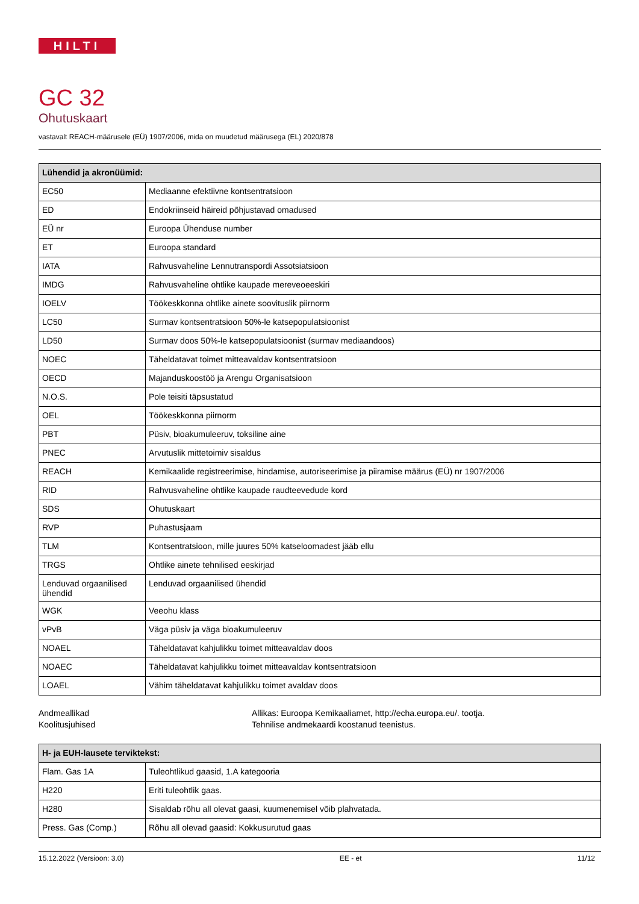HILTI
GC 32
Ohutuskaart
vastavalt REACH-määrusele (EÜ) 1907/2006, mida on muudetud määrusega (EL) 2020/878
| Lühendid ja akronüümid: | |
| --- | --- |
| EC50 | Mediaanne efektiivne kontsentratsioon |
| ED | Endokriinseid häireid põhjustavad omadused |
| EÜ nr | Euroopa Ühenduse number |
| ET | Euroopa standard |
| IATA | Rahvusvaheline Lennutranspordi Assotsiatsioon |
| IMDG | Rahvusvaheline ohtlike kaupade mereveoeeskiri |
| IOELV | Töökeskkonna ohtlike ainete soovituslik piirnorm |
| LC50 | Surmav kontsentratsioon 50%-le katsepopulatsioonist |
| LD50 | Surmav doos 50%-le katsepopulatsioonist (surmav mediaandoos) |
| NOEC | Täheldatavat toimet mitteavaldav kontsentratsioon |
| OECD | Majanduskoostöö ja Arengu Organisatsioon |
| N.O.S. | Pole teisiti täpsustatud |
| OEL | Töökeskkonna piirnorm |
| PBT | Püsiv, bioakumuleeruv, toksiline aine |
| PNEC | Arvutuslik mittetoimiv sisaldus |
| REACH | Kemikaalide registreerimise, hindamise, autoriseerimise ja piiramise määrus (EÜ) nr 1907/2006 |
| RID | Rahvusvaheline ohtlike kaupade raudteevedude kord |
| SDS | Ohutuskaart |
| RVP | Puhastusjaam |
| TLM | Kontsentratsioon, mille juures 50% katseloomadest jääb ellu |
| TRGS | Ohtlike ainete tehnilised eeskirjad |
| Lenduvad orgaanilised ühendid | Lenduvad orgaanilised ühendid |
| WGK | Veeohu klass |
| vPvB | Väga püsiv ja väga bioakumuleeruv |
| NOAEL | Täheldatavat kahjulikku toimet mitteavaldav doos |
| NOAEC | Täheldatavat kahjulikku toimet mitteavaldav kontsentratsioon |
| LOAEL | Vähim täheldatavat kahjulikku toimet avaldav doos |
Andmeallikad
Koolitusjuhised
Allikas: Euroopa Kemikaaliamet, http://echa.europa.eu/. tootja.
Tehnilise andmekaardi koostanud teenistus.
| H- ja EUH-lausete terviktekst: | |
| --- | --- |
| Flam. Gas 1A | Tuleohtlikud gaasid, 1.A kategooria |
| H220 | Eriti tuleohtlik gaas. |
| H280 | Sisaldab rõhu all olevat gaasi, kuumenemisel võib plahvatada. |
| Press. Gas (Comp.) | Rõhu all olevad gaasid: Kokkusurutud gaas |
15.12.2022 (Versioon: 3.0) EE - et 11/12